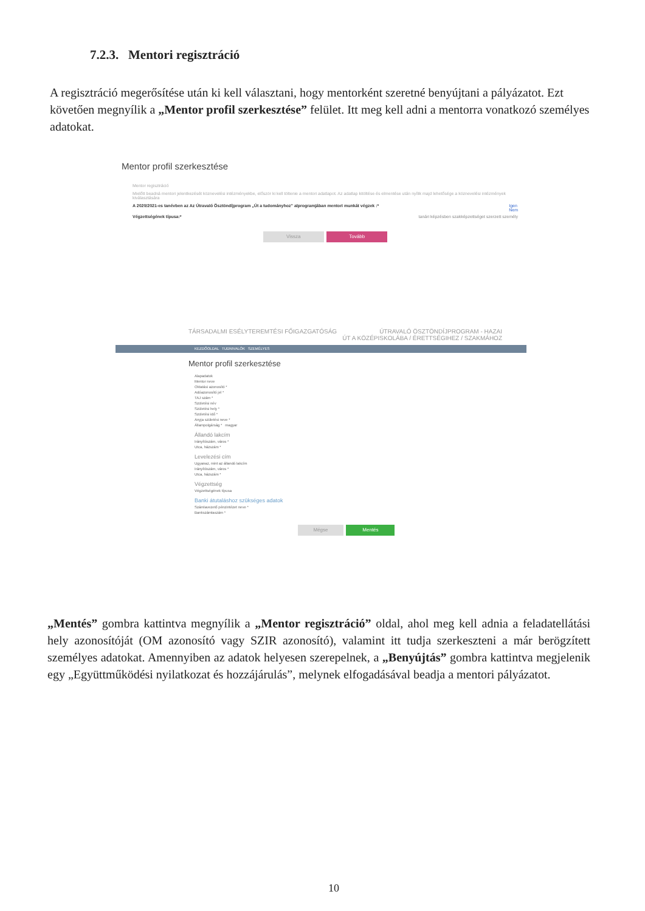7.2.3. Mentori regisztráció
A regisztráció megerősítése után ki kell választani, hogy mentorként szeretné benyújtani a pályázatot. Ezt követően megnyílik a „Mentor profil szerkesztése” felület. Itt meg kell adni a mentorra vonatkozó személyes adatokat.
Mentor profil szerkesztése
Mentor regisztráció
Mielőtt beadná mentori jelentkezését köznevelési intézményekbe, először ki kell töltenie a mentori adatlapot. Az adatlap kitöltése és elmentése után nyílik majd lehetősége a köznevelési intézmények kiválasztására
A 2020/2021-es tanévben az Az Útravaló Ösztöndíjprogram „Út a tudományhoz” alprogramjában mentori munkát végzek :* Igen
Nem
Végzettségének típusa:* tanári képzésben szakképzettséget szerzett személy
Vissza Tovább
TÁRSADALMI ESÉLYTEREMTÉSI FŐIGAZGATÓSÁG ÚTRAVALÓ ÖSZTÖNDÍJPROGRAM - HAZAI
ÚT A KÖZÉPISKOLÁBA / ÉRETTSÉGIHEZ / SZAKMÁHOZ
KEZDŐOLDAL TUDNIVALÓK SZEMÉLYES
Mentor profil szerkesztése
Alapadatok
Mentor neve
Oktatási azonosító *
Adóazonosító jel *
TAJ szám *
Születési név
Születési hely *
Születési idő *
Anyja születési neve *
Állampolgárság * magyar
Állandó lakcím
Irányítószám, város *
Utca, házszám *
Levelezési cím
Ugyanaz, mint az állandó lakcím
Irányítószám, város *
Utca, házszám *
Végzettség
Végzettségének típusa
Banki átutaláshoz szükséges adatok
Számlavezető pénzintézet neve *
Bankszámlaszám *
Mégse Mentés
„Mentés” gombra kattintva megnyílik a „Mentor regisztráció” oldal, ahol meg kell adnia a feladatellátási hely azonosítóját (OM azonosító vagy SZIR azonosító), valamint itt tudja szerkeszteni a már berögzített személyes adatokat. Amennyiben az adatok helyesen szerepelnek, a „Benyújtás” gombra kattintva megjelenik egy „Együttműködési nyilatkozat és hozzájárulás”, melynek elfogadásával beadja a mentori pályázatot.
10